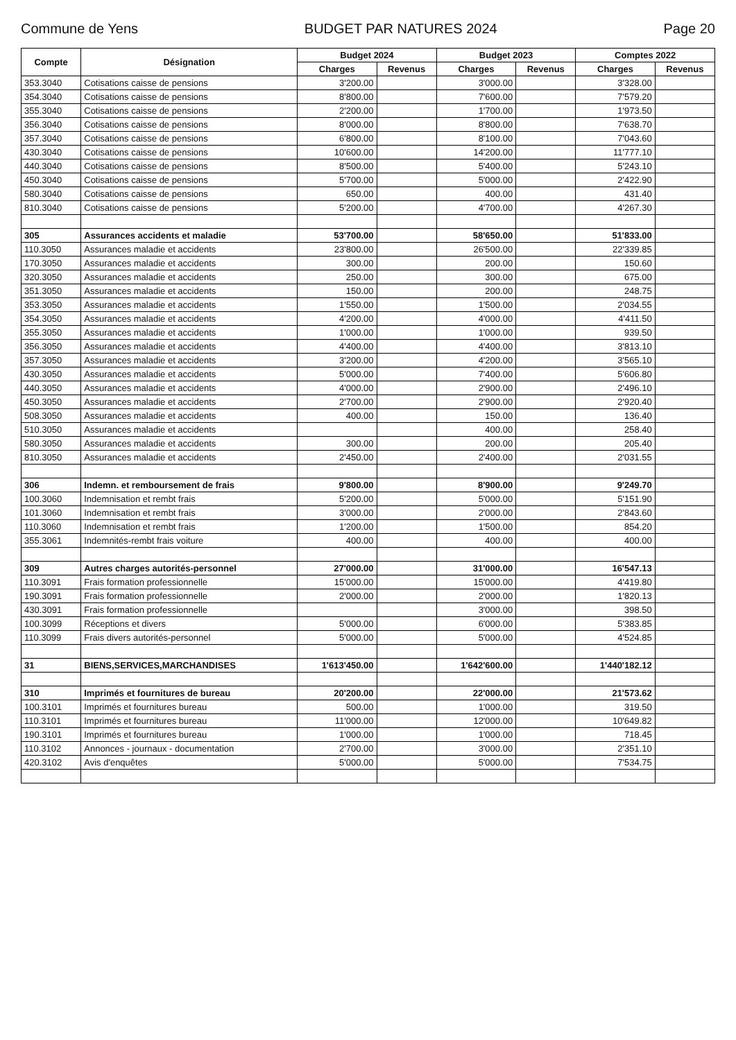Commune de Yens BUDGET PAR NATURES 2024 Page 20
| Compte | Désignation | Budget 2024 | | Budget 2023 | | Comptes 2022 | |
| --- | --- | --- | --- | --- | --- | --- | --- |
| | | Charges | Revenus | Charges | Revenus | Charges | Revenus |
| 353.3040 | Cotisations caisse de pensions | 3'200.00 | | 3'000.00 | | 3'328.00 | |
| 354.3040 | Cotisations caisse de pensions | 8'800.00 | | 7'600.00 | | 7'579.20 | |
| 355.3040 | Cotisations caisse de pensions | 2'200.00 | | 1'700.00 | | 1'973.50 | |
| 356.3040 | Cotisations caisse de pensions | 8'000.00 | | 8'800.00 | | 7'638.70 | |
| 357.3040 | Cotisations caisse de pensions | 6'800.00 | | 8'100.00 | | 7'043.60 | |
| 430.3040 | Cotisations caisse de pensions | 10'600.00 | | 14'200.00 | | 11'777.10 | |
| 440.3040 | Cotisations caisse de pensions | 8'500.00 | | 5'400.00 | | 5'243.10 | |
| 450.3040 | Cotisations caisse de pensions | 5'700.00 | | 5'000.00 | | 2'422.90 | |
| 580.3040 | Cotisations caisse de pensions | 650.00 | | 400.00 | | 431.40 | |
| 810.3040 | Cotisations caisse de pensions | 5'200.00 | | 4'700.00 | | 4'267.30 | |
| 305 | Assurances accidents et maladie | 53'700.00 | | 58'650.00 | | 51'833.00 | |
| 110.3050 | Assurances maladie et accidents | 23'800.00 | | 26'500.00 | | 22'339.85 | |
| 170.3050 | Assurances maladie et accidents | 300.00 | | 200.00 | | 150.60 | |
| 320.3050 | Assurances maladie et accidents | 250.00 | | 300.00 | | 675.00 | |
| 351.3050 | Assurances maladie et accidents | 150.00 | | 200.00 | | 248.75 | |
| 353.3050 | Assurances maladie et accidents | 1'550.00 | | 1'500.00 | | 2'034.55 | |
| 354.3050 | Assurances maladie et accidents | 4'200.00 | | 4'000.00 | | 4'411.50 | |
| 355.3050 | Assurances maladie et accidents | 1'000.00 | | 1'000.00 | | 939.50 | |
| 356.3050 | Assurances maladie et accidents | 4'400.00 | | 4'400.00 | | 3'813.10 | |
| 357.3050 | Assurances maladie et accidents | 3'200.00 | | 4'200.00 | | 3'565.10 | |
| 430.3050 | Assurances maladie et accidents | 5'000.00 | | 7'400.00 | | 5'606.80 | |
| 440.3050 | Assurances maladie et accidents | 4'000.00 | | 2'900.00 | | 2'496.10 | |
| 450.3050 | Assurances maladie et accidents | 2'700.00 | | 2'900.00 | | 2'920.40 | |
| 508.3050 | Assurances maladie et accidents | 400.00 | | 150.00 | | 136.40 | |
| 510.3050 | Assurances maladie et accidents | | | 400.00 | | 258.40 | |
| 580.3050 | Assurances maladie et accidents | 300.00 | | 200.00 | | 205.40 | |
| 810.3050 | Assurances maladie et accidents | 2'450.00 | | 2'400.00 | | 2'031.55 | |
| 306 | Indemn. et remboursement de frais | 9'800.00 | | 8'900.00 | | 9'249.70 | |
| 100.3060 | Indemnisation et rembt frais | 5'200.00 | | 5'000.00 | | 5'151.90 | |
| 101.3060 | Indemnisation et rembt frais | 3'000.00 | | 2'000.00 | | 2'843.60 | |
| 110.3060 | Indemnisation et rembt frais | 1'200.00 | | 1'500.00 | | 854.20 | |
| 355.3061 | Indemnités-rembt frais voiture | 400.00 | | 400.00 | | 400.00 | |
| 309 | Autres charges autorités-personnel | 27'000.00 | | 31'000.00 | | 16'547.13 | |
| 110.3091 | Frais formation professionnelle | 15'000.00 | | 15'000.00 | | 4'419.80 | |
| 190.3091 | Frais formation professionnelle | 2'000.00 | | 2'000.00 | | 1'820.13 | |
| 430.3091 | Frais formation professionnelle | | | 3'000.00 | | 398.50 | |
| 100.3099 | Réceptions et divers | 5'000.00 | | 6'000.00 | | 5'383.85 | |
| 110.3099 | Frais divers autorités-personnel | 5'000.00 | | 5'000.00 | | 4'524.85 | |
| 31 | BIENS,SERVICES,MARCHANDISES | 1'613'450.00 | | 1'642'600.00 | | 1'440'182.12 | |
| 310 | Imprimés et fournitures de bureau | 20'200.00 | | 22'000.00 | | 21'573.62 | |
| 100.3101 | Imprimés et fournitures bureau | 500.00 | | 1'000.00 | | 319.50 | |
| 110.3101 | Imprimés et fournitures bureau | 11'000.00 | | 12'000.00 | | 10'649.82 | |
| 190.3101 | Imprimés et fournitures bureau | 1'000.00 | | 1'000.00 | | 718.45 | |
| 110.3102 | Annonces - journaux - documentation | 2'700.00 | | 3'000.00 | | 2'351.10 | |
| 420.3102 | Avis d'enquêtes | 5'000.00 | | 5'000.00 | | 7'534.75 | |